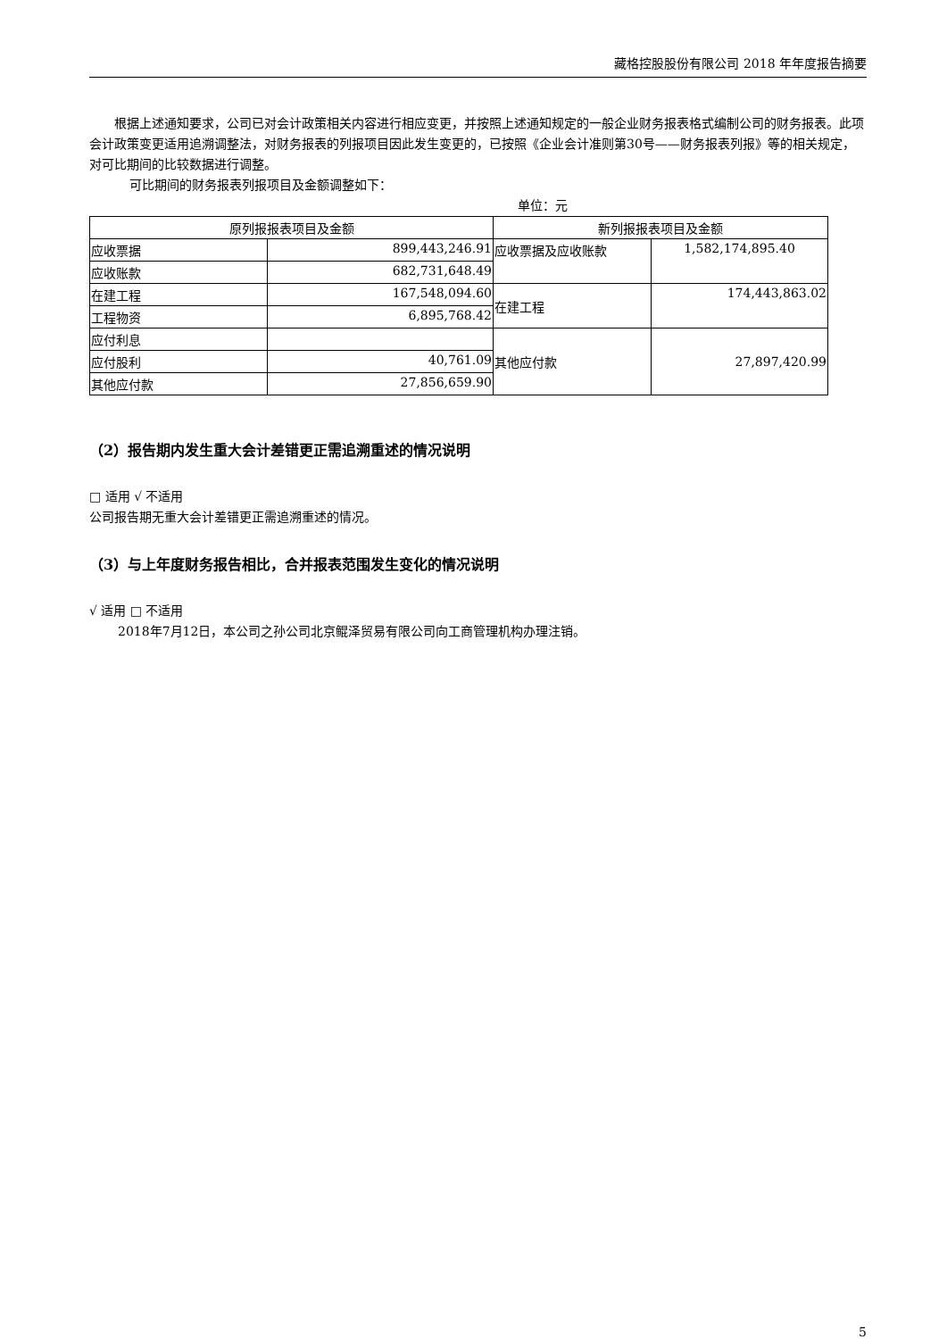藏格控股股份有限公司 2018 年年度报告摘要
根据上述通知要求，公司已对会计政策相关内容进行相应变更，并按照上述通知规定的一般企业财务报表格式编制公司的财务报表。此项会计政策变更适用追溯调整法，对财务报表的列报项目因此发生变更的，已按照《企业会计准则第30号——财务报表列报》等的相关规定，对可比期间的比较数据进行调整。
可比期间的财务报表列报项目及金额调整如下：
单位：元
| 原列报报表项目及金额 | | 新列报报表项目及金额 | |
| 应收票据 | 899,443,246.91 | 应收票据及应收账款 | 1,582,174,895.40 |
| 应收账款 | 682,731,648.49 | | |
| 在建工程 | 167,548,094.60 | 在建工程 | 174,443,863.02 |
| 工程物资 | 6,895,768.42 | | |
| 应付利息 | | 其他应付款 | 27,897,420.99 |
| 应付股利 | 40,761.09 | | |
| 其他应付款 | 27,856,659.90 | | |
（2）报告期内发生重大会计差错更正需追溯重述的情况说明
□ 适用 √ 不适用
公司报告期无重大会计差错更正需追溯重述的情况。
（3）与上年度财务报告相比，合并报表范围发生变化的情况说明
√ 适用 □ 不适用
2018年7月12日，本公司之孙公司北京鲲泽贸易有限公司向工商管理机构办理注销。
5